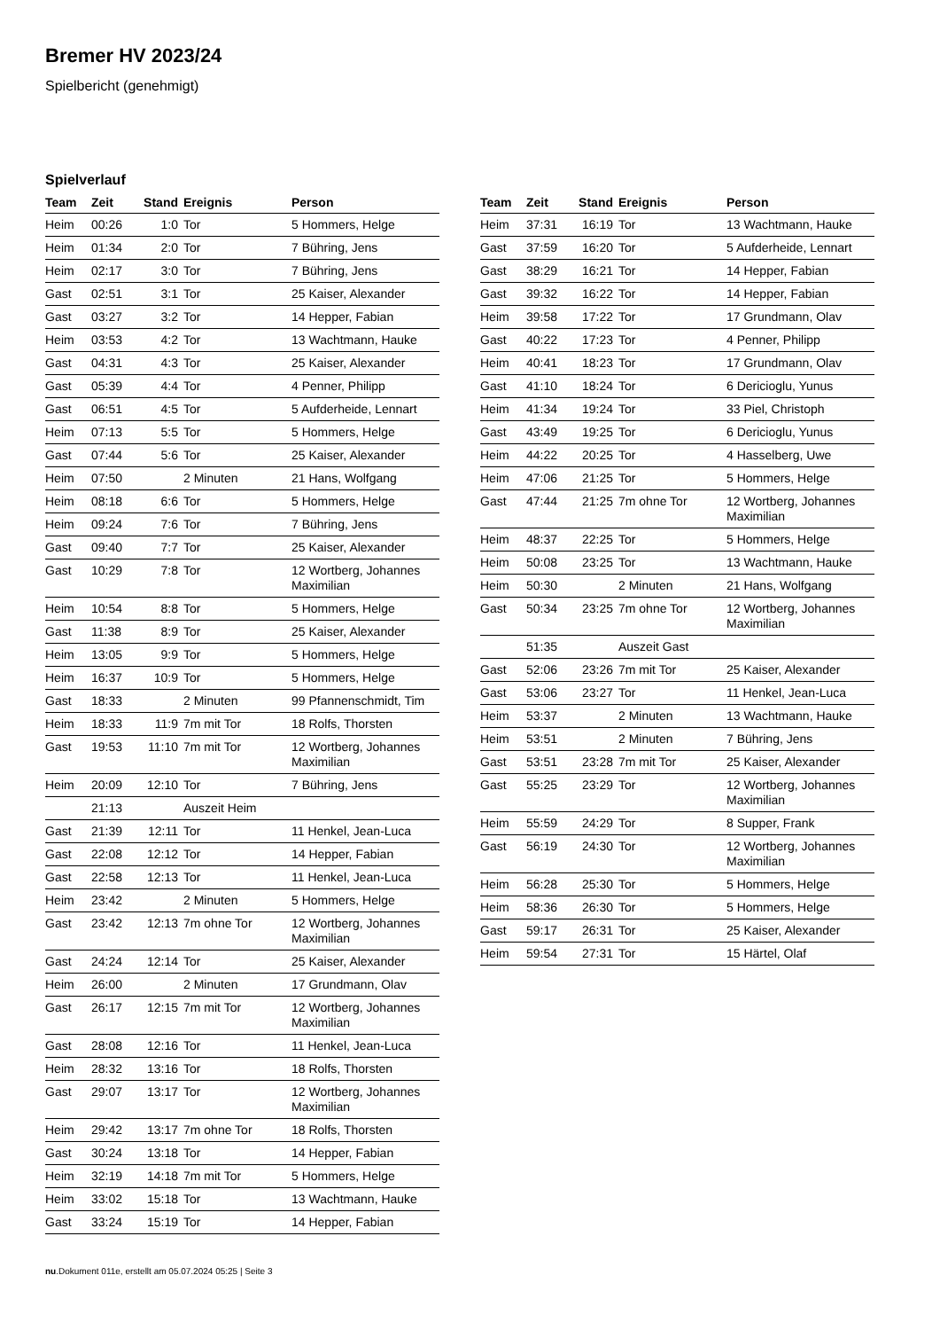Bremer HV 2023/24
Spielbericht (genehmigt)
Spielverlauf
| Team | Zeit | Stand | Ereignis | Person |
| --- | --- | --- | --- | --- |
| Heim | 00:26 | 1:0 | Tor | 5 Hommers, Helge |
| Heim | 01:34 | 2:0 | Tor | 7 Bühring, Jens |
| Heim | 02:17 | 3:0 | Tor | 7 Bühring, Jens |
| Gast | 02:51 | 3:1 | Tor | 25 Kaiser, Alexander |
| Gast | 03:27 | 3:2 | Tor | 14 Hepper, Fabian |
| Heim | 03:53 | 4:2 | Tor | 13 Wachtmann, Hauke |
| Gast | 04:31 | 4:3 | Tor | 25 Kaiser, Alexander |
| Gast | 05:39 | 4:4 | Tor | 4 Penner, Philipp |
| Gast | 06:51 | 4:5 | Tor | 5 Aufderheide, Lennart |
| Heim | 07:13 | 5:5 | Tor | 5 Hommers, Helge |
| Gast | 07:44 | 5:6 | Tor | 25 Kaiser, Alexander |
| Heim | 07:50 | | 2 Minuten | 21 Hans, Wolfgang |
| Heim | 08:18 | 6:6 | Tor | 5 Hommers, Helge |
| Heim | 09:24 | 7:6 | Tor | 7 Bühring, Jens |
| Gast | 09:40 | 7:7 | Tor | 25 Kaiser, Alexander |
| Gast | 10:29 | 7:8 | Tor | 12 Wortberg, Johannes Maximilian |
| Heim | 10:54 | 8:8 | Tor | 5 Hommers, Helge |
| Gast | 11:38 | 8:9 | Tor | 25 Kaiser, Alexander |
| Heim | 13:05 | 9:9 | Tor | 5 Hommers, Helge |
| Heim | 16:37 | 10:9 | Tor | 5 Hommers, Helge |
| Gast | 18:33 | | 2 Minuten | 99 Pfannenschmidt, Tim |
| Heim | 18:33 | 11:9 | 7m mit Tor | 18 Rolfs, Thorsten |
| Gast | 19:53 | 11:10 | 7m mit Tor | 12 Wortberg, Johannes Maximilian |
| Heim | 20:09 | 12:10 | Tor | 7 Bühring, Jens |
| | 21:13 | | Auszeit Heim | |
| Gast | 21:39 | 12:11 | Tor | 11 Henkel, Jean-Luca |
| Gast | 22:08 | 12:12 | Tor | 14 Hepper, Fabian |
| Gast | 22:58 | 12:13 | Tor | 11 Henkel, Jean-Luca |
| Heim | 23:42 | | 2 Minuten | 5 Hommers, Helge |
| Gast | 23:42 | 12:13 | 7m ohne Tor | 12 Wortberg, Johannes Maximilian |
| Gast | 24:24 | 12:14 | Tor | 25 Kaiser, Alexander |
| Heim | 26:00 | | 2 Minuten | 17 Grundmann, Olav |
| Gast | 26:17 | 12:15 | 7m mit Tor | 12 Wortberg, Johannes Maximilian |
| Gast | 28:08 | 12:16 | Tor | 11 Henkel, Jean-Luca |
| Heim | 28:32 | 13:16 | Tor | 18 Rolfs, Thorsten |
| Gast | 29:07 | 13:17 | Tor | 12 Wortberg, Johannes Maximilian |
| Heim | 29:42 | 13:17 | 7m ohne Tor | 18 Rolfs, Thorsten |
| Gast | 30:24 | 13:18 | Tor | 14 Hepper, Fabian |
| Heim | 32:19 | 14:18 | 7m mit Tor | 5 Hommers, Helge |
| Heim | 33:02 | 15:18 | Tor | 13 Wachtmann, Hauke |
| Gast | 33:24 | 15:19 | Tor | 14 Hepper, Fabian |
| Team | Zeit | Stand | Ereignis | Person |
| --- | --- | --- | --- | --- |
| Heim | 37:31 | 16:19 | Tor | 13 Wachtmann, Hauke |
| Gast | 37:59 | 16:20 | Tor | 5 Aufderheide, Lennart |
| Gast | 38:29 | 16:21 | Tor | 14 Hepper, Fabian |
| Gast | 39:32 | 16:22 | Tor | 14 Hepper, Fabian |
| Heim | 39:58 | 17:22 | Tor | 17 Grundmann, Olav |
| Gast | 40:22 | 17:23 | Tor | 4 Penner, Philipp |
| Heim | 40:41 | 18:23 | Tor | 17 Grundmann, Olav |
| Gast | 41:10 | 18:24 | Tor | 6 Dericioglu, Yunus |
| Heim | 41:34 | 19:24 | Tor | 33 Piel, Christoph |
| Gast | 43:49 | 19:25 | Tor | 6 Dericioglu, Yunus |
| Heim | 44:22 | 20:25 | Tor | 4 Hasselberg, Uwe |
| Heim | 47:06 | 21:25 | Tor | 5 Hommers, Helge |
| Gast | 47:44 | 21:25 | 7m ohne Tor | 12 Wortberg, Johannes Maximilian |
| Heim | 48:37 | 22:25 | Tor | 5 Hommers, Helge |
| Heim | 50:08 | 23:25 | Tor | 13 Wachtmann, Hauke |
| Heim | 50:30 | | 2 Minuten | 21 Hans, Wolfgang |
| Gast | 50:34 | 23:25 | 7m ohne Tor | 12 Wortberg, Johannes Maximilian |
| | 51:35 | | Auszeit Gast | |
| Gast | 52:06 | 23:26 | 7m mit Tor | 25 Kaiser, Alexander |
| Gast | 53:06 | 23:27 | Tor | 11 Henkel, Jean-Luca |
| Heim | 53:37 | | 2 Minuten | 13 Wachtmann, Hauke |
| Heim | 53:51 | | 2 Minuten | 7 Bühring, Jens |
| Gast | 53:51 | 23:28 | 7m mit Tor | 25 Kaiser, Alexander |
| Gast | 55:25 | 23:29 | Tor | 12 Wortberg, Johannes Maximilian |
| Heim | 55:59 | 24:29 | Tor | 8 Supper, Frank |
| Gast | 56:19 | 24:30 | Tor | 12 Wortberg, Johannes Maximilian |
| Heim | 56:28 | 25:30 | Tor | 5 Hommers, Helge |
| Heim | 58:36 | 26:30 | Tor | 5 Hommers, Helge |
| Gast | 59:17 | 26:31 | Tor | 25 Kaiser, Alexander |
| Heim | 59:54 | 27:31 | Tor | 15 Härtel, Olaf |
nu.Dokument 011e, erstellt am 05.07.2024 05:25 | Seite 3